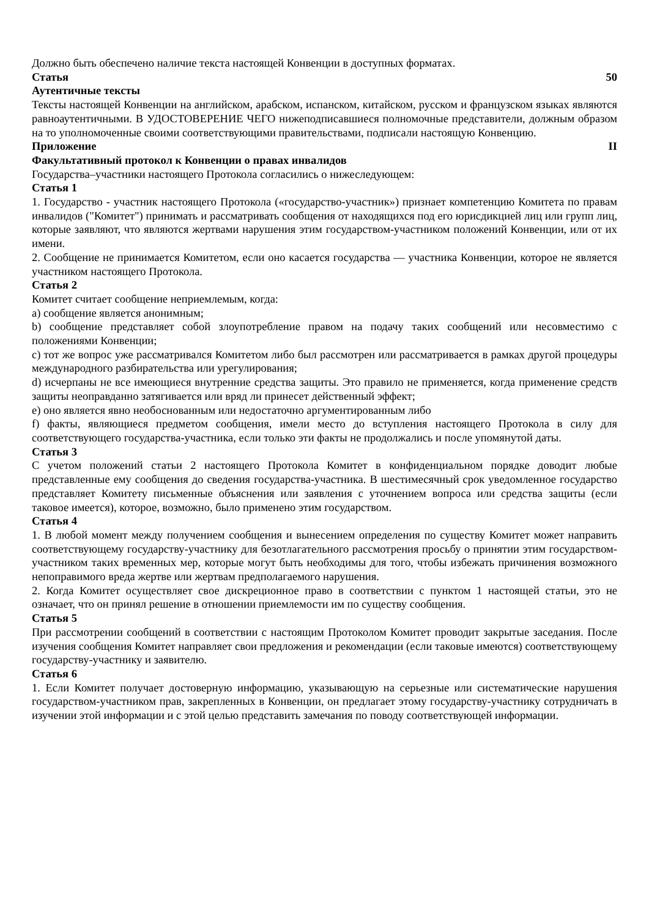Должно быть обеспечено наличие текста настоящей Конвенции в доступных форматах.
Статья 50
Аутентичные тексты
Тексты настоящей Конвенции на английском, арабском, испанском, китайском, русском и французском языках являются равноаутентичными. В УДОСТОВЕРЕНИЕ ЧЕГО нижеподписавшиеся полномочные представители, должным образом на то уполномоченные своими соответствующими правительствами, подписали настоящую Конвенцию.
Приложение II
Факультативный протокол к Конвенции о правах инвалидов
Государства–участники настоящего Протокола согласились о нижеследующем:
Статья 1
1. Государство - участник настоящего Протокола («государство-участник») признает компетенцию Комитета по правам инвалидов ("Комитет") принимать и рассматривать сообщения от находящихся под его юрисдикцией лиц или групп лиц, которые заявляют, что являются жертвами нарушения этим государством-участником положений Конвенции, или от их имени.
2. Сообщение не принимается Комитетом, если оно касается государства — участника Конвенции, которое не является участником настоящего Протокола.
Статья 2
Комитет считает сообщение неприемлемым, когда:
a) сообщение является анонимным;
b) сообщение представляет собой злоупотребление правом на подачу таких сообщений или несовместимо с положениями Конвенции;
c) тот же вопрос уже рассматривался Комитетом либо был рассмотрен или рассматривается в рамках другой процедуры международного разбирательства или урегулирования;
d) исчерпаны не все имеющиеся внутренние средства защиты. Это правило не применяется, когда применение средств защиты неоправданно затягивается или вряд ли принесет действенный эффект;
e) оно является явно необоснованным или недостаточно аргументированным либо
f) факты, являющиеся предметом сообщения, имели место до вступления настоящего Протокола в силу для соответствующего государства-участника, если только эти факты не продолжались и после упомянутой даты.
Статья 3
С учетом положений статьи 2 настоящего Протокола Комитет в конфиденциальном порядке доводит любые представленные ему сообщения до сведения государства-участника. В шестимесячный срок уведомленное государство представляет Комитету письменные объяснения или заявления с уточнением вопроса или средства защиты (если таковое имеется), которое, возможно, было применено этим государством.
Статья 4
1. В любой момент между получением сообщения и вынесением определения по существу Комитет может направить соответствующему государству-участнику для безотлагательного рассмотрения просьбу о принятии этим государством-участником таких временных мер, которые могут быть необходимы для того, чтобы избежать причинения возможного непоправимого вреда жертве или жертвам предполагаемого нарушения.
2. Когда Комитет осуществляет свое дискреционное право в соответствии с пунктом 1 настоящей статьи, это не означает, что он принял решение в отношении приемлемости им по существу сообщения.
Статья 5
При рассмотрении сообщений в соответствии с настоящим Протоколом Комитет проводит закрытые заседания. После изучения сообщения Комитет направляет свои предложения и рекомендации (если таковые имеются) соответствующему государству-участнику и заявителю.
Статья 6
1. Если Комитет получает достоверную информацию, указывающую на серьезные или систематические нарушения государством-участником прав, закрепленных в Конвенции, он предлагает этому государству-участнику сотрудничать в изучении этой информации и с этой целью представить замечания по поводу соответствующей информации.